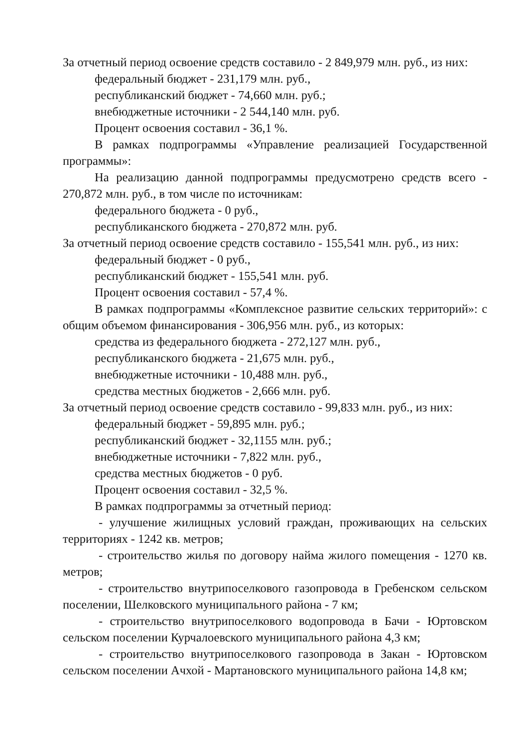За отчетный период освоение средств составило - 2 849,979 млн. руб., из них:
федеральный бюджет - 231,179 млн. руб.,
республиканский бюджет - 74,660 млн. руб.;
внебюджетные источники - 2 544,140 млн. руб.
Процент освоения составил - 36,1 %.
В рамках подпрограммы «Управление реализацией Государственной программы»:
На реализацию данной подпрограммы предусмотрено средств всего - 270,872 млн. руб., в том числе по источникам:
федерального бюджета - 0 руб.,
республиканского бюджета - 270,872 млн. руб.
За отчетный период освоение средств составило - 155,541 млн. руб., из них:
федеральный бюджет - 0 руб.,
республиканский бюджет - 155,541 млн. руб.
Процент освоения составил - 57,4 %.
В рамках подпрограммы «Комплексное развитие сельских территорий»: с общим объемом финансирования - 306,956 млн. руб., из которых:
средства из федерального бюджета - 272,127 млн. руб.,
республиканского бюджета - 21,675 млн. руб.,
внебюджетные источники - 10,488 млн. руб.,
средства местных бюджетов - 2,666 млн. руб.
За отчетный период освоение средств составило - 99,833 млн. руб., из них:
федеральный бюджет - 59,895 млн. руб.;
республиканский бюджет - 32,1155 млн. руб.;
внебюджетные источники - 7,822 млн. руб.,
средства местных бюджетов - 0 руб.
Процент освоения составил - 32,5 %.
В рамках подпрограммы за отчетный период:
- улучшение жилищных условий граждан, проживающих на сельских территориях - 1242 кв. метров;
- строительство жилья по договору найма жилого помещения - 1270 кв. метров;
- строительство внутрипоселкового газопровода в Гребенском сельском поселении, Шелковского муниципального района - 7 км;
- строительство внутрипоселкового водопровода в Бачи - Юртовском сельском поселении Курчалоевского муниципального района 4,3 км;
- строительство внутрипоселкового газопровода в Закан - Юртовском сельском поселении Ачхой - Мартановского муниципального района 14,8 км;